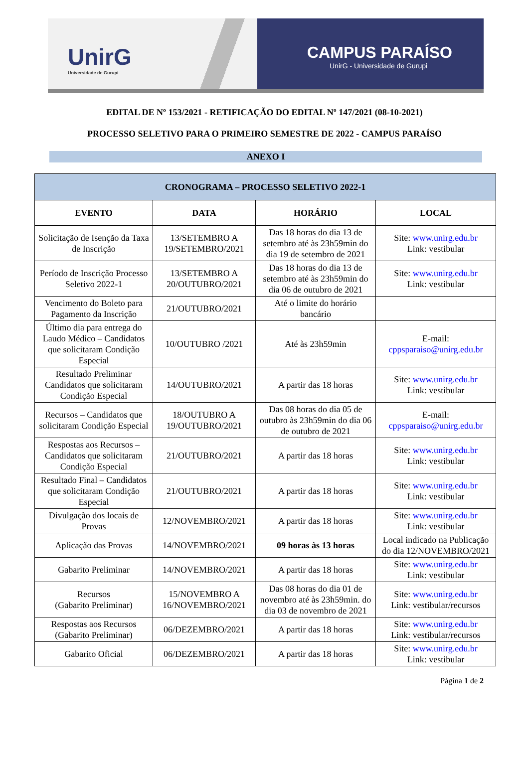UnirG
Universidade de Gurupi
CAMPUS PARAÍSO
UnirG - Universidade de Gurupi
EDITAL DE Nº 153/2021 - RETIFICAÇÃO DO EDITAL Nº 147/2021 (08-10-2021)
PROCESSO SELETIVO PARA O PRIMEIRO SEMESTRE DE 2022 - CAMPUS PARAÍSO
ANEXO I
| CRONOGRAMA – PROCESSO SELETIVO 2022-1 | | | |
| --- | --- | --- | --- |
| EVENTO | DATA | HORÁRIO | LOCAL |
| Solicitação de Isenção da Taxa de Inscrição | 13/SETEMBRO A 19/SETEMBRO/2021 | Das 18 horas do dia 13 de setembro até às 23h59min do dia 19 de setembro de 2021 | Site: www.unirg.edu.br Link: vestibular |
| Período de Inscrição Processo Seletivo 2022-1 | 13/SETEMBRO A 20/OUTUBRO/2021 | Das 18 horas do dia 13 de setembro até às 23h59min do dia 06 de outubro de 2021 | Site: www.unirg.edu.br Link: vestibular |
| Vencimento do Boleto para Pagamento da Inscrição | 21/OUTUBRO/2021 | Até o limite do horário bancário | |
| Último dia para entrega do Laudo Médico – Candidatos que solicitaram Condição Especial | 10/OUTUBRO /2021 | Até às 23h59min | E-mail: cppsparaiso@unirg.edu.br |
| Resultado Preliminar Candidatos que solicitaram Condição Especial | 14/OUTUBRO/2021 | A partir das 18 horas | Site: www.unirg.edu.br Link: vestibular |
| Recursos – Candidatos que solicitaram Condição Especial | 18/OUTUBRO A 19/OUTUBRO/2021 | Das 08 horas do dia 05 de outubro às 23h59min do dia 06 de outubro de 2021 | E-mail: cppsparaiso@unirg.edu.br |
| Respostas aos Recursos – Candidatos que solicitaram Condição Especial | 21/OUTUBRO/2021 | A partir das 18 horas | Site: www.unirg.edu.br Link: vestibular |
| Resultado Final – Candidatos que solicitaram Condição Especial | 21/OUTUBRO/2021 | A partir das 18 horas | Site: www.unirg.edu.br Link: vestibular |
| Divulgação dos locais de Provas | 12/NOVEMBRO/2021 | A partir das 18 horas | Site: www.unirg.edu.br Link: vestibular |
| Aplicação das Provas | 14/NOVEMBRO/2021 | 09 horas às 13 horas | Local indicado na Publicação do dia 12/NOVEMBRO/2021 |
| Gabarito Preliminar | 14/NOVEMBRO/2021 | A partir das 18 horas | Site: www.unirg.edu.br Link: vestibular |
| Recursos (Gabarito Preliminar) | 15/NOVEMBRO A 16/NOVEMBRO/2021 | Das 08 horas do dia 01 de novembro até às 23h59min. do dia 03 de novembro de 2021 | Site: www.unirg.edu.br Link: vestibular/recursos |
| Respostas aos Recursos (Gabarito Preliminar) | 06/DEZEMBRO/2021 | A partir das 18 horas | Site: www.unirg.edu.br Link: vestibular/recursos |
| Gabarito Oficial | 06/DEZEMBRO/2021 | A partir das 18 horas | Site: www.unirg.edu.br Link: vestibular |
Página 1 de 2